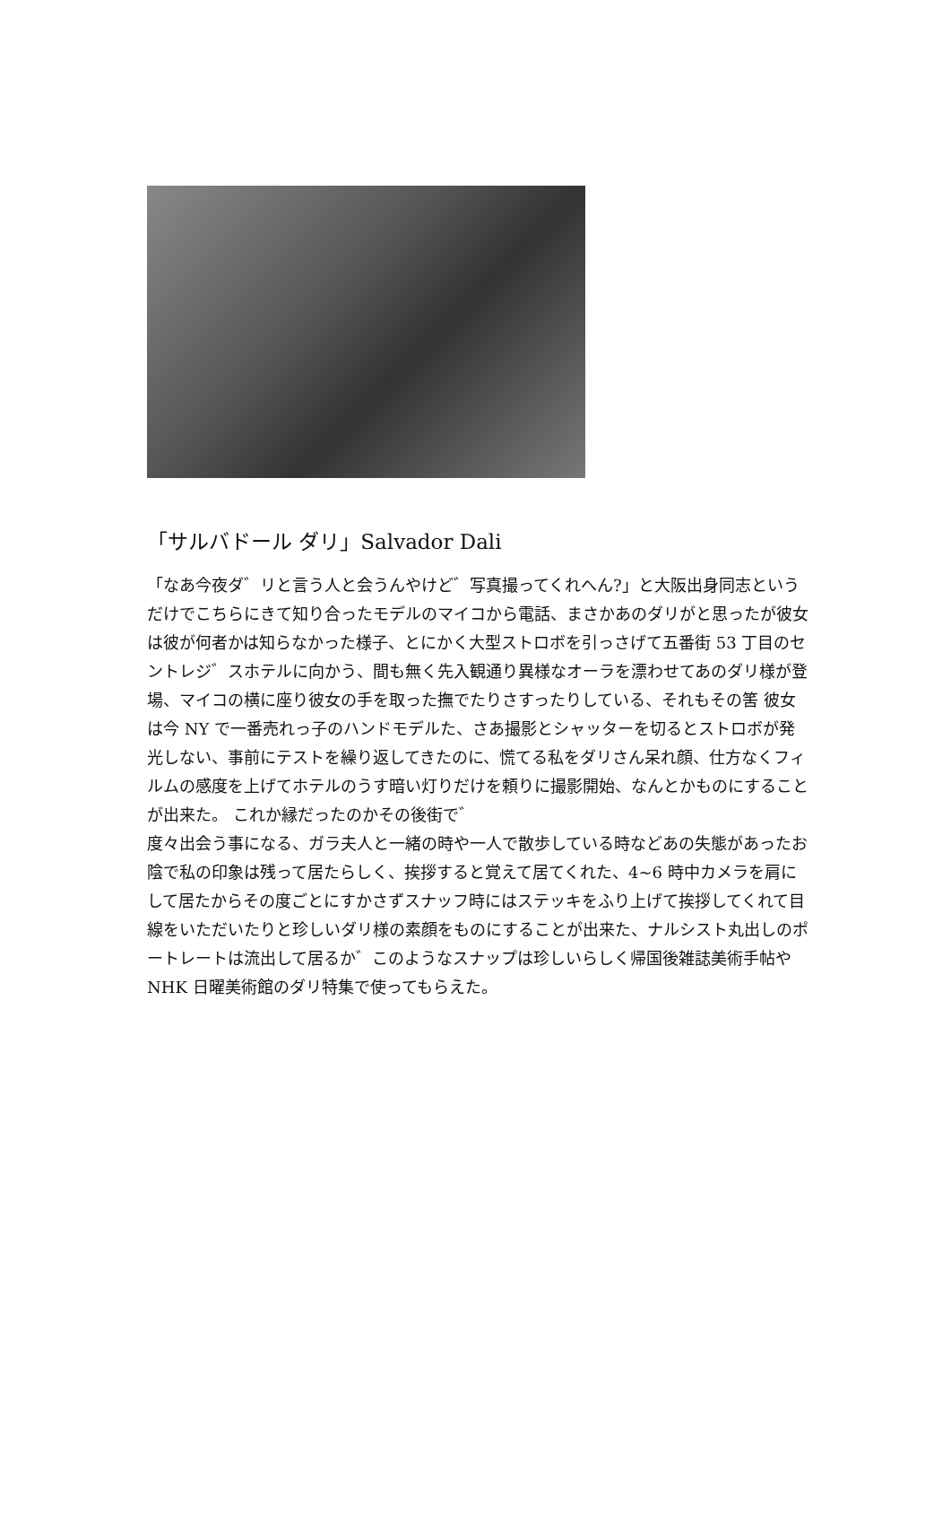「サルバドール ダリ」Salvador Dali
「なあ今夜ダ゛リと言う人と会うんやけど゛写真撮ってくれへん?」と大阪出身同志というだけでこちらにきて知り合ったモデルのマイコから電話、まさかあのダリがと思ったが彼女は彼が何者かは知らなかった様子、とにかく大型ストロボを引っさげて五番街 53 丁目のセントレジ゛スホテルに向かう、間も無く先入観通り異様なオーラを漂わせてあのダリ様が登場、マイコの横に座り彼女の手を取った撫でたりさすったりしている、それもその筈 彼女は今 NY で一番売れっ子のハンドモデルた、さあ撮影とシャッターを切るとストロボが発光しない、事前にテストを繰り返してきたのに、慌てる私をダリさん呆れ顔、仕方なくフィルムの感度を上げてホテルのうす暗い灯りだけを頼りに撮影開始、なんとかものにすることが出来た。 これか縁だったのかその後街で゛
度々出会う事になる、ガラ夫人と一緒の時や一人で散歩している時などあの失態があったお陰で私の印象は残って居たらしく、挨拶すると覚えて居てくれた、4~6 時中カメラを肩にして居たからその度ごとにすかさずスナッフ時にはステッキをふり上げて挨拶してくれて目線をいただいたりと珍しいダリ様の素顔をものにすることが出来た、ナルシスト丸出しのポートレートは流出して居るか゛このようなスナップは珍しいらしく帰国後雑誌美術手帖や NHK 日曜美術館のダリ特集で使ってもらえた。